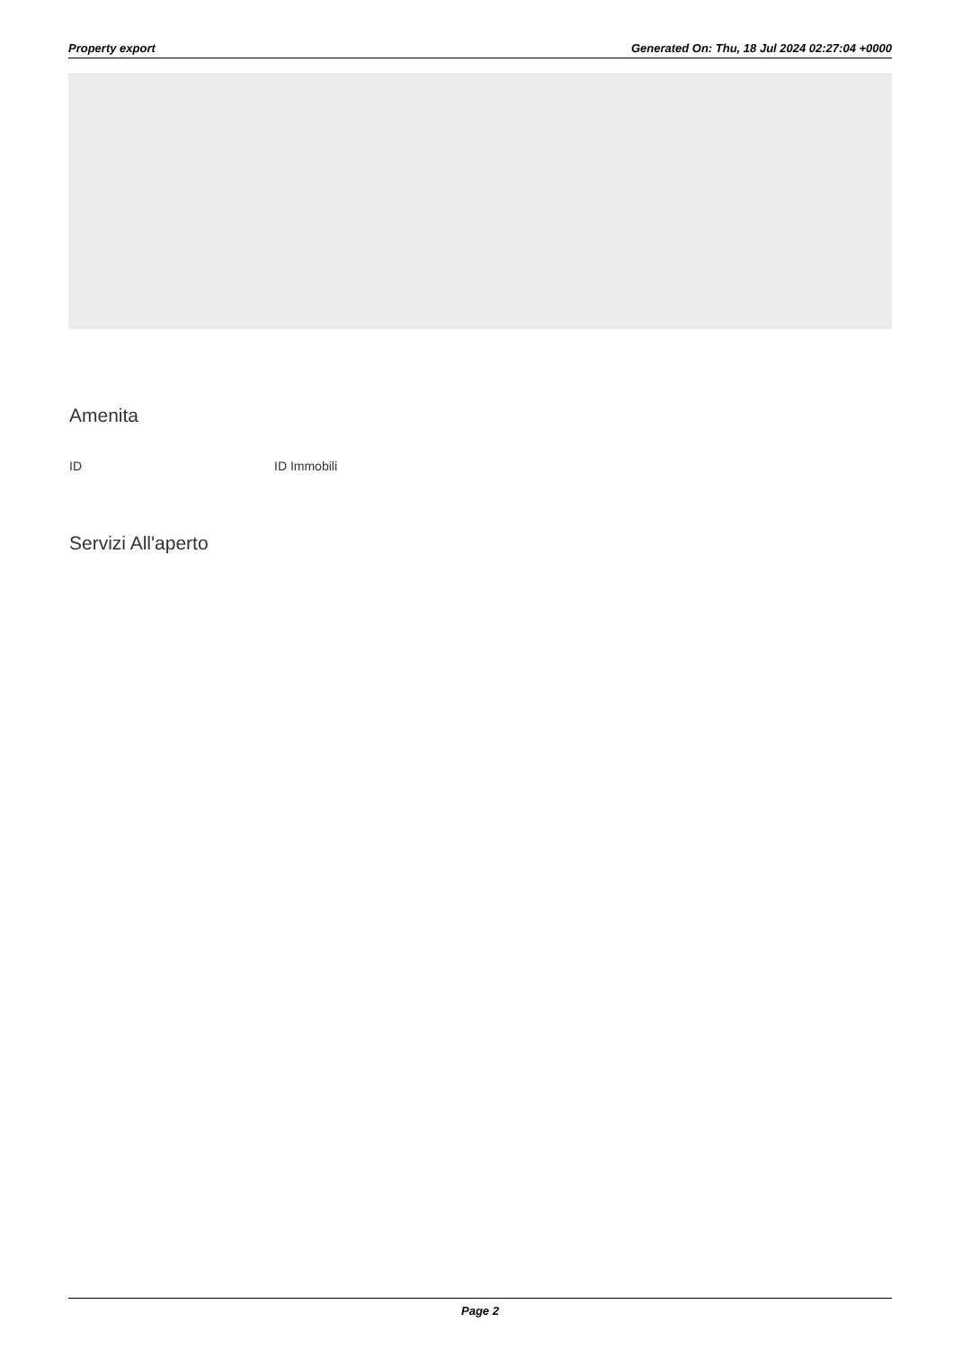Property export Generated On: Thu, 18 Jul 2024 02:27:04 +0000
Amenita
ID ID Immobili
Servizi All'aperto
Page 2